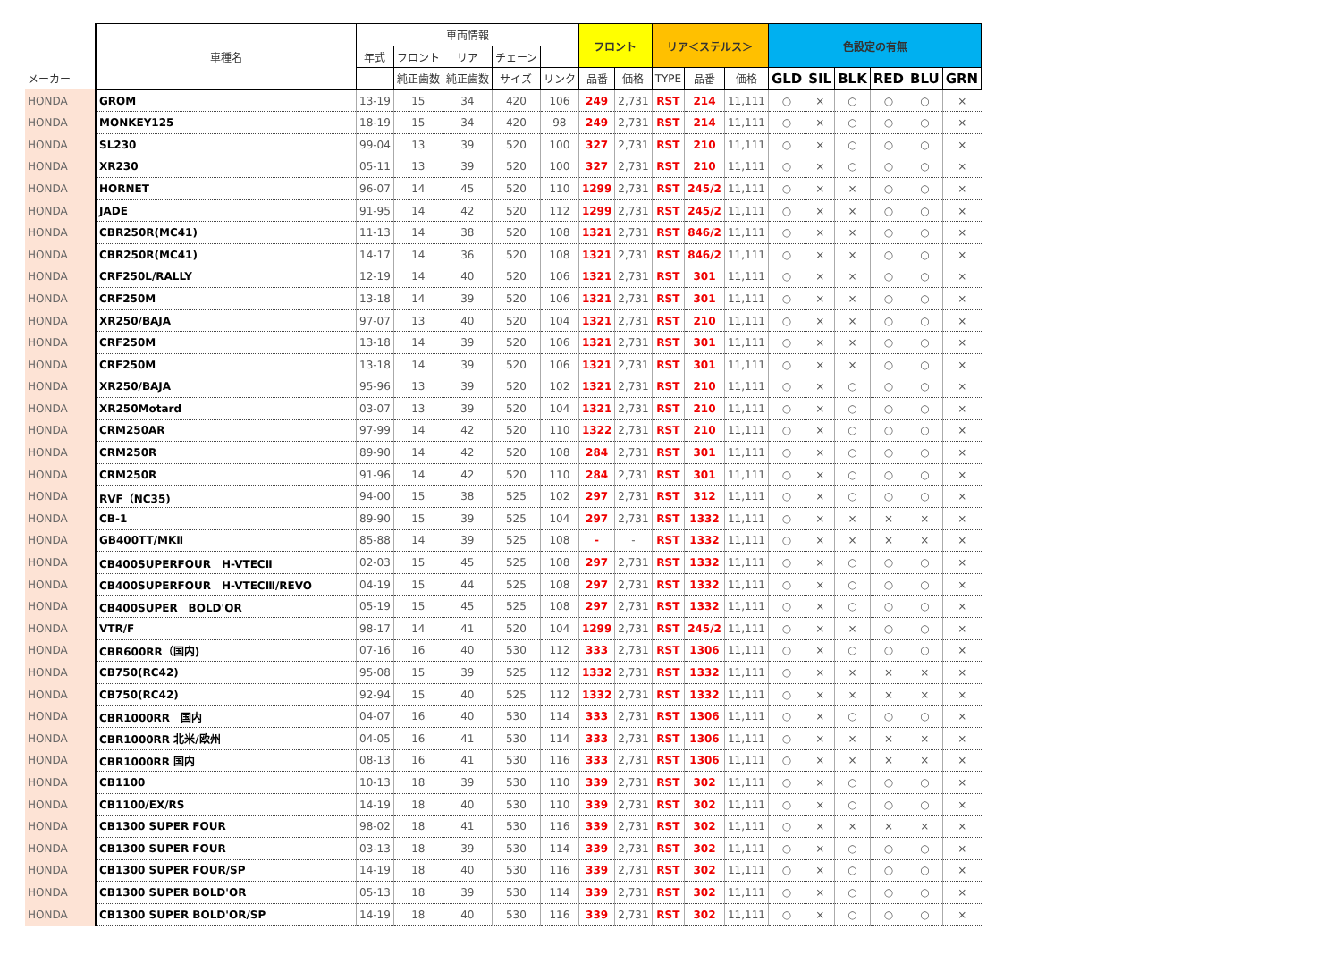| | 車種名 | 車両情報 | | | | | フロント | | リア＜ステルス＞ | | | 色設定の有無 | | | | | |
| --- | --- | --- | --- | --- | --- | --- | --- | --- | --- | --- | --- | --- | --- | --- | --- | --- | --- |
| | | 年式 | フロント | リア | チェーン | | | | | | | | | | | | |
| メーカー | | | 純正歯数 | 純正歯数 | サイズ | リンク | 品番 | 価格 | TYPE | 品番 | 価格 | GLD | SIL | BLK | RED | BLU | GRN |
| HONDA | GROM | 13-19 | 15 | 34 | 420 | 106 | 249 | 2,731 | RST | 214 | 11,111 | ○ | × | ○ | ○ | ○ | × |
| HONDA | MONKEY125 | 18-19 | 15 | 34 | 420 | 98 | 249 | 2,731 | RST | 214 | 11,111 | ○ | × | ○ | ○ | ○ | × |
| HONDA | SL230 | 99-04 | 13 | 39 | 520 | 100 | 327 | 2,731 | RST | 210 | 11,111 | ○ | × | ○ | ○ | ○ | × |
| HONDA | XR230 | 05-11 | 13 | 39 | 520 | 100 | 327 | 2,731 | RST | 210 | 11,111 | ○ | × | ○ | ○ | ○ | × |
| HONDA | HORNET | 96-07 | 14 | 45 | 520 | 110 | 1299 | 2,731 | RST | 245/2 | 11,111 | ○ | × | × | ○ | ○ | × |
| HONDA | JADE | 91-95 | 14 | 42 | 520 | 112 | 1299 | 2,731 | RST | 245/2 | 11,111 | ○ | × | × | ○ | ○ | × |
| HONDA | CBR250R(MC41) | 11-13 | 14 | 38 | 520 | 108 | 1321 | 2,731 | RST | 846/2 | 11,111 | ○ | × | × | ○ | ○ | × |
| HONDA | CBR250R(MC41) | 14-17 | 14 | 36 | 520 | 108 | 1321 | 2,731 | RST | 846/2 | 11,111 | ○ | × | × | ○ | ○ | × |
| HONDA | CRF250L/RALLY | 12-19 | 14 | 40 | 520 | 106 | 1321 | 2,731 | RST | 301 | 11,111 | ○ | × | × | ○ | ○ | × |
| HONDA | CRF250M | 13-18 | 14 | 39 | 520 | 106 | 1321 | 2,731 | RST | 301 | 11,111 | ○ | × | × | ○ | ○ | × |
| HONDA | XR250/BAJA | 97-07 | 13 | 40 | 520 | 104 | 1321 | 2,731 | RST | 210 | 11,111 | ○ | × | × | ○ | ○ | × |
| HONDA | CRF250M | 13-18 | 14 | 39 | 520 | 106 | 1321 | 2,731 | RST | 301 | 11,111 | ○ | × | × | ○ | ○ | × |
| HONDA | CRF250M | 13-18 | 14 | 39 | 520 | 106 | 1321 | 2,731 | RST | 301 | 11,111 | ○ | × | × | ○ | ○ | × |
| HONDA | XR250/BAJA | 95-96 | 13 | 39 | 520 | 102 | 1321 | 2,731 | RST | 210 | 11,111 | ○ | × | ○ | ○ | ○ | × |
| HONDA | XR250Motard | 03-07 | 13 | 39 | 520 | 104 | 1321 | 2,731 | RST | 210 | 11,111 | ○ | × | ○ | ○ | ○ | × |
| HONDA | CRM250AR | 97-99 | 14 | 42 | 520 | 110 | 1322 | 2,731 | RST | 210 | 11,111 | ○ | × | ○ | ○ | ○ | × |
| HONDA | CRM250R | 89-90 | 14 | 42 | 520 | 108 | 284 | 2,731 | RST | 301 | 11,111 | ○ | × | ○ | ○ | ○ | × |
| HONDA | CRM250R | 91-96 | 14 | 42 | 520 | 110 | 284 | 2,731 | RST | 301 | 11,111 | ○ | × | ○ | ○ | ○ | × |
| HONDA | RVF（NC35) | 94-00 | 15 | 38 | 525 | 102 | 297 | 2,731 | RST | 312 | 11,111 | ○ | × | ○ | ○ | ○ | × |
| HONDA | CB-1 | 89-90 | 15 | 39 | 525 | 104 | 297 | 2,731 | RST | 1332 | 11,111 | ○ | × | × | × | × | × |
| HONDA | GB400TT/MKⅡ | 85-88 | 14 | 39 | 525 | 108 | - | - | RST | 1332 | 11,111 | ○ | × | × | × | × | × |
| HONDA | CB400SUPERFOUR H-VTECⅡ | 02-03 | 15 | 45 | 525 | 108 | 297 | 2,731 | RST | 1332 | 11,111 | ○ | × | ○ | ○ | ○ | × |
| HONDA | CB400SUPERFOUR H-VTECⅢ/REVO | 04-19 | 15 | 44 | 525 | 108 | 297 | 2,731 | RST | 1332 | 11,111 | ○ | × | ○ | ○ | ○ | × |
| HONDA | CB400SUPER BOLD'OR | 05-19 | 15 | 45 | 525 | 108 | 297 | 2,731 | RST | 1332 | 11,111 | ○ | × | ○ | ○ | ○ | × |
| HONDA | VTR/F | 98-17 | 14 | 41 | 520 | 104 | 1299 | 2,731 | RST | 245/2 | 11,111 | ○ | × | × | ○ | ○ | × |
| HONDA | CBR600RR（国内) | 07-16 | 16 | 40 | 530 | 112 | 333 | 2,731 | RST | 1306 | 11,111 | ○ | × | ○ | ○ | ○ | × |
| HONDA | CB750(RC42) | 95-08 | 15 | 39 | 525 | 112 | 1332 | 2,731 | RST | 1332 | 11,111 | ○ | × | × | × | × | × |
| HONDA | CB750(RC42) | 92-94 | 15 | 40 | 525 | 112 | 1332 | 2,731 | RST | 1332 | 11,111 | ○ | × | × | × | × | × |
| HONDA | CBR1000RR 国内 | 04-07 | 16 | 40 | 530 | 114 | 333 | 2,731 | RST | 1306 | 11,111 | ○ | × | ○ | ○ | ○ | × |
| HONDA | CBR1000RR 北米/欧州 | 04-05 | 16 | 41 | 530 | 114 | 333 | 2,731 | RST | 1306 | 11,111 | ○ | × | × | × | × | × |
| HONDA | CBR1000RR 国内 | 08-13 | 16 | 41 | 530 | 116 | 333 | 2,731 | RST | 1306 | 11,111 | ○ | × | × | × | × | × |
| HONDA | CB1100 | 10-13 | 18 | 39 | 530 | 110 | 339 | 2,731 | RST | 302 | 11,111 | ○ | × | ○ | ○ | ○ | × |
| HONDA | CB1100/EX/RS | 14-19 | 18 | 40 | 530 | 110 | 339 | 2,731 | RST | 302 | 11,111 | ○ | × | ○ | ○ | ○ | × |
| HONDA | CB1300 SUPER FOUR | 98-02 | 18 | 41 | 530 | 116 | 339 | 2,731 | RST | 302 | 11,111 | ○ | × | × | × | × | × |
| HONDA | CB1300 SUPER FOUR | 03-13 | 18 | 39 | 530 | 114 | 339 | 2,731 | RST | 302 | 11,111 | ○ | × | ○ | ○ | ○ | × |
| HONDA | CB1300 SUPER FOUR/SP | 14-19 | 18 | 40 | 530 | 116 | 339 | 2,731 | RST | 302 | 11,111 | ○ | × | ○ | ○ | ○ | × |
| HONDA | CB1300 SUPER BOLD'OR | 05-13 | 18 | 39 | 530 | 114 | 339 | 2,731 | RST | 302 | 11,111 | ○ | × | ○ | ○ | ○ | × |
| HONDA | CB1300 SUPER BOLD'OR/SP | 14-19 | 18 | 40 | 530 | 116 | 339 | 2,731 | RST | 302 | 11,111 | ○ | × | ○ | ○ | ○ | × |